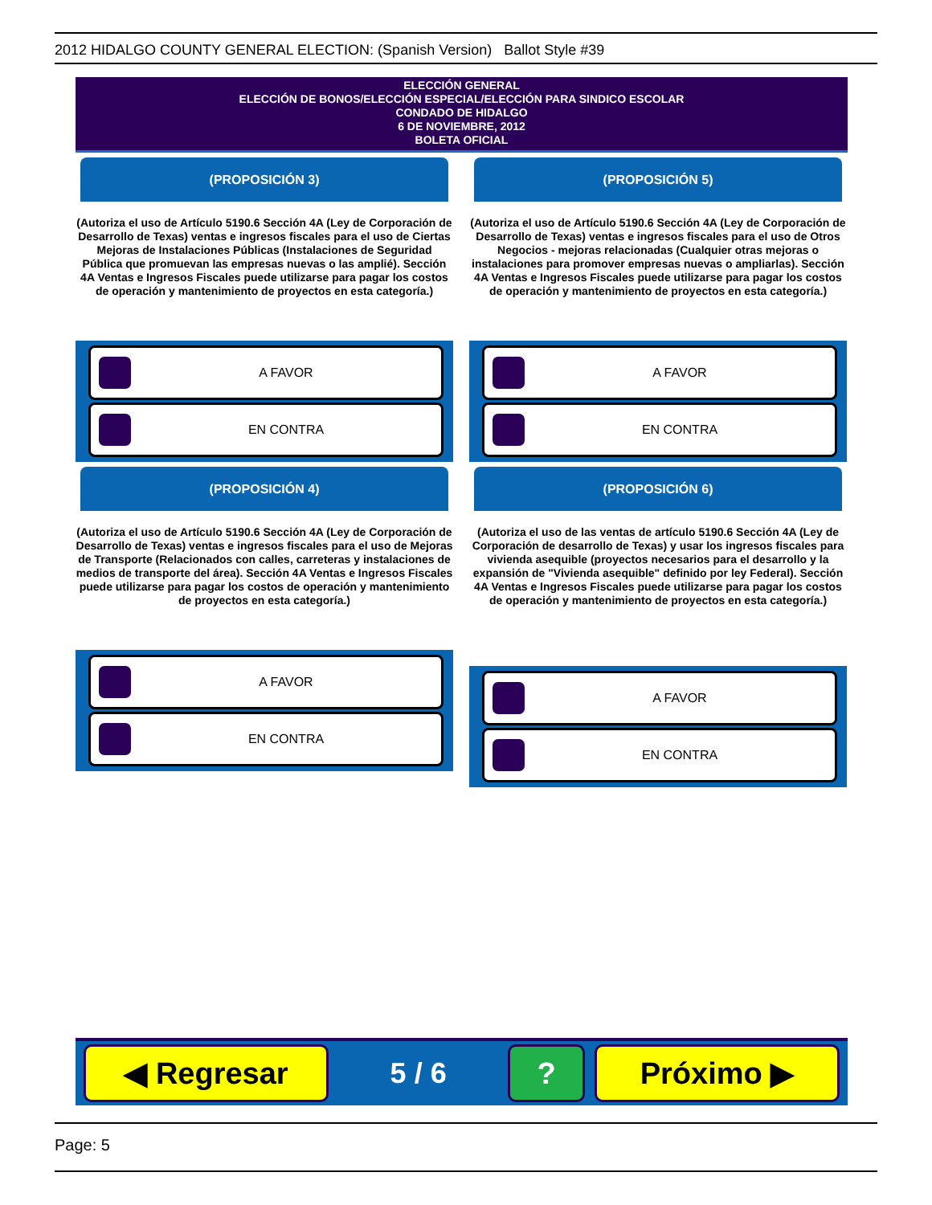2012 HIDALGO COUNTY GENERAL ELECTION: (Spanish Version) Ballot Style #39
ELECCIÓN GENERAL
ELECCIÓN DE BONOS/ELECCIÓN ESPECIAL/ELECCIÓN PARA SINDICO ESCOLAR
CONDADO DE HIDALGO
6 DE NOVIEMBRE, 2012
BOLETA OFICIAL
(PROPOSICIÓN 3)
(Autoriza el uso de Artículo 5190.6 Sección 4A (Ley de Corporación de Desarrollo de Texas) ventas e ingresos fiscales para el uso de Ciertas Mejoras de Instalaciones Públicas (Instalaciones de Seguridad Pública que promuevan las empresas nuevas o las amplié). Sección 4A Ventas e Ingresos Fiscales puede utilizarse para pagar los costos de operación y mantenimiento de proyectos en esta categoría.)
A FAVOR
EN CONTRA
(PROPOSICIÓN 4)
(Autoriza el uso de Artículo 5190.6 Sección 4A (Ley de Corporación de Desarrollo de Texas) ventas e ingresos fiscales para el uso de Mejoras de Transporte (Relacionados con calles, carreteras y instalaciones de medios de transporte del área). Sección 4A Ventas e Ingresos Fiscales puede utilizarse para pagar los costos de operación y mantenimiento de proyectos en esta categoría.)
A FAVOR
EN CONTRA
(PROPOSICIÓN 5)
(Autoriza el uso de Artículo 5190.6 Sección 4A (Ley de Corporación de Desarrollo de Texas) ventas e ingresos fiscales para el uso de Otros Negocios - mejoras relacionadas (Cualquier otras mejoras o instalaciones para promover empresas nuevas o ampliarlas). Sección 4A Ventas e Ingresos Fiscales puede utilizarse para pagar los costos de operación y mantenimiento de proyectos en esta categoría.)
A FAVOR
EN CONTRA
(PROPOSICIÓN 6)
(Autoriza el uso de las ventas de artículo 5190.6 Sección 4A (Ley de Corporación de desarrollo de Texas) y usar los ingresos fiscales para vivienda asequible (proyectos necesarios para el desarrollo y la expansión de "Vivienda asequible" definido por ley Federal). Sección 4A Ventas e Ingresos Fiscales puede utilizarse para pagar los costos de operación y mantenimiento de proyectos en esta categoría.)
A FAVOR
EN CONTRA
◀ Regresar
5 / 6
? Próximo ▶
Page: 5